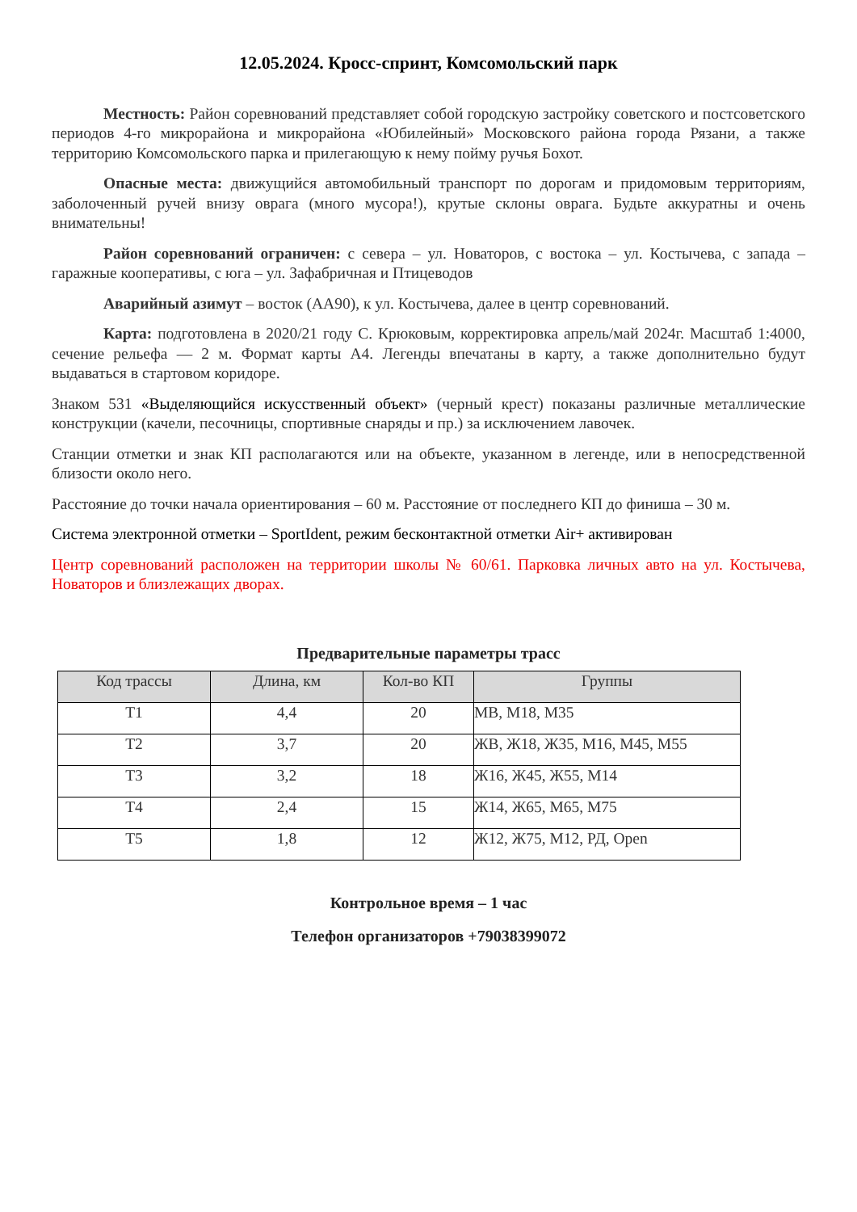12.05.2024. Кросс-спринт, Комсомольский парк
Местность: Район соревнований представляет собой городскую застройку советского и постсоветского периодов 4-го микрорайона и микрорайона «Юбилейный» Московского района города Рязани, а также территорию Комсомольского парка и прилегающую к нему пойму ручья Бохот.
Опасные места: движущийся автомобильный транспорт по дорогам и придомовым территориям, заболоченный ручей внизу оврага (много мусора!), крутые склоны оврага. Будьте аккуратны и очень внимательны!
Район соревнований ограничен: с севера – ул. Новаторов, с востока – ул. Костычева, с запада – гаражные кооперативы, с юга – ул. Зафабричная и Птицеводов
Аварийный азимут – восток (АА90), к ул. Костычева, далее в центр соревнований.
Карта: подготовлена в 2020/21 году С. Крюковым, корректировка апрель/май 2024г. Масштаб 1:4000, сечение рельефа — 2 м. Формат карты А4. Легенды впечатаны в карту, а также дополнительно будут выдаваться в стартовом коридоре.
Знаком 531 «Выделяющийся искусственный объект» (черный крест) показаны различные металлические конструкции (качели, песочницы, спортивные снаряды и пр.) за исключением лавочек.
Станции отметки и знак КП располагаются или на объекте, указанном в легенде, или в непосредственной близости около него.
Расстояние до точки начала ориентирования – 60 м. Расстояние от последнего КП до финиша – 30 м.
Система электронной отметки – SportIdent, режим бесконтактной отметки Air+ активирован
Центр соревнований расположен на территории школы № 60/61. Парковка личных авто на ул. Костычева, Новаторов и близлежащих дворах.
Предварительные параметры трасс
| Код трассы | Длина, км | Кол-во КП | Группы |
| --- | --- | --- | --- |
| Т1 | 4,4 | 20 | МВ, М18, М35 |
| Т2 | 3,7 | 20 | ЖВ, Ж18, Ж35, М16, М45, М55 |
| Т3 | 3,2 | 18 | Ж16, Ж45, Ж55, М14 |
| Т4 | 2,4 | 15 | Ж14, Ж65, М65, М75 |
| Т5 | 1,8 | 12 | Ж12, Ж75, М12, РД, Open |
Контрольное время – 1 час
Телефон организаторов +79038399072